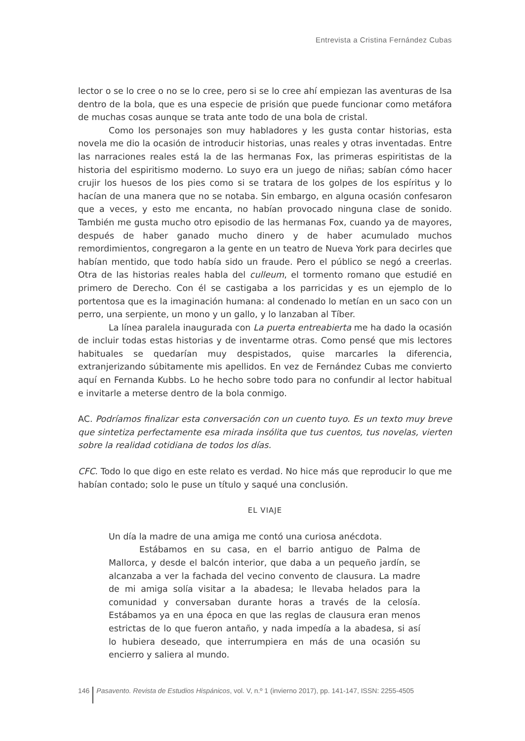Entrevista a Cristina Fernández Cubas
lector o se lo cree o no se lo cree, pero si se lo cree ahí empiezan las aventuras de Isa dentro de la bola, que es una especie de prisión que puede funcionar como metáfora de muchas cosas aunque se trata ante todo de una bola de cristal.
Como los personajes son muy habladores y les gusta contar historias, esta novela me dio la ocasión de introducir historias, unas reales y otras inventadas. Entre las narraciones reales está la de las hermanas Fox, las primeras espiritistas de la historia del espiritismo moderno. Lo suyo era un juego de niñas; sabían cómo hacer crujir los huesos de los pies como si se tratara de los golpes de los espíritus y lo hacían de una manera que no se notaba. Sin embargo, en alguna ocasión confesaron que a veces, y esto me encanta, no habían provocado ninguna clase de sonido. También me gusta mucho otro episodio de las hermanas Fox, cuando ya de mayores, después de haber ganado mucho dinero y de haber acumulado muchos remordimientos, congregaron a la gente en un teatro de Nueva York para decirles que habían mentido, que todo había sido un fraude. Pero el público se negó a creerlas. Otra de las historias reales habla del culleum, el tormento romano que estudié en primero de Derecho. Con él se castigaba a los parricidas y es un ejemplo de lo portentosa que es la imaginación humana: al condenado lo metían en un saco con un perro, una serpiente, un mono y un gallo, y lo lanzaban al Tíber.
La línea paralela inaugurada con La puerta entreabierta me ha dado la ocasión de incluir todas estas historias y de inventarme otras. Como pensé que mis lectores habituales se quedarían muy despistados, quise marcarles la diferencia, extranjerizando súbitamente mis apellidos. En vez de Fernández Cubas me convierto aquí en Fernanda Kubbs. Lo he hecho sobre todo para no confundir al lector habitual e invitarle a meterse dentro de la bola conmigo.
AC. Podríamos finalizar esta conversación con un cuento tuyo. Es un texto muy breve que sintetiza perfectamente esa mirada insólita que tus cuentos, tus novelas, vierten sobre la realidad cotidiana de todos los días.
CFC. Todo lo que digo en este relato es verdad. No hice más que reproducir lo que me habían contado; solo le puse un título y saqué una conclusión.
EL VIAJE
Un día la madre de una amiga me contó una curiosa anécdota.
Estábamos en su casa, en el barrio antiguo de Palma de Mallorca, y desde el balcón interior, que daba a un pequeño jardín, se alcanzaba a ver la fachada del vecino convento de clausura. La madre de mi amiga solía visitar a la abadesa; le llevaba helados para la comunidad y conversaban durante horas a través de la celosía. Estábamos ya en una época en que las reglas de clausura eran menos estrictas de lo que fueron antaño, y nada impedía a la abadesa, si así lo hubiera deseado, que interrumpiera en más de una ocasión su encierro y saliera al mundo.
146 Pasavento. Revista de Estudios Hispánicos, vol. V, n.º 1 (invierno 2017), pp. 141-147, ISSN: 2255-4505